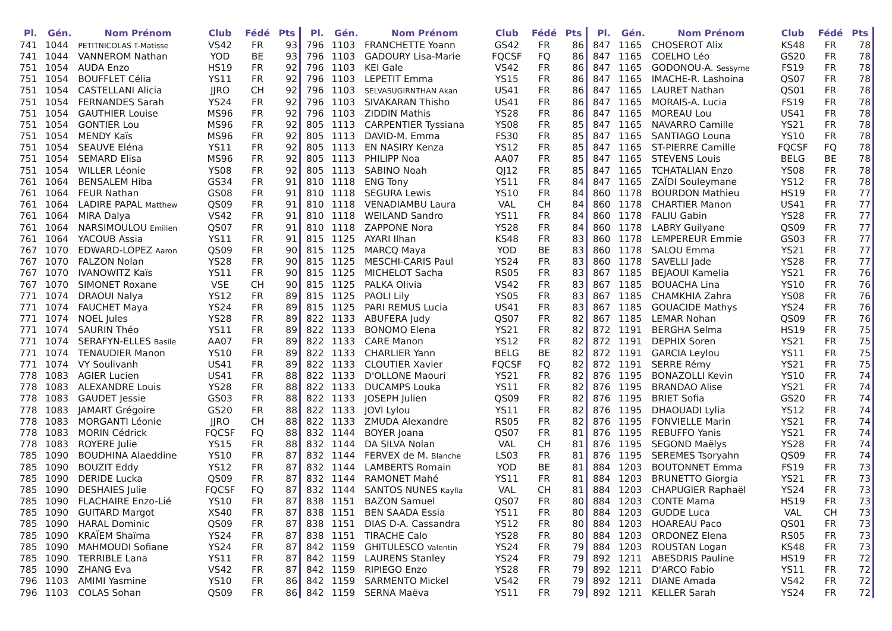| Pl. | Gén. | Nom Prénom | Club | Fédé | Pts |
| --- | --- | --- | --- | --- | --- |
| 741 | 1044 | PETITNICOLAS T-Matisse | VS42 | FR | 93 |
| 741 | 1044 | VANNEROM Nathan | YOD | BE | 93 |
| 751 | 1054 | AUDA Enzo | HS19 | FR | 92 |
| 751 | 1054 | BOUFFLET Célia | YS11 | FR | 92 |
| 751 | 1054 | CASTELLANI Alicia | JJRO | CH | 92 |
| 751 | 1054 | FERNANDES Sarah | YS24 | FR | 92 |
| 751 | 1054 | GAUTHIER Louise | MS96 | FR | 92 |
| 751 | 1054 | GONTIER Lou | MS96 | FR | 92 |
| 751 | 1054 | MENDY Kaïs | MS96 | FR | 92 |
| 751 | 1054 | SEAUVE Eléna | YS11 | FR | 92 |
| 751 | 1054 | SEMARD Elisa | MS96 | FR | 92 |
| 751 | 1054 | WILLER Léonie | YS08 | FR | 92 |
| 761 | 1064 | BENSALEM Hiba | GS34 | FR | 91 |
| 761 | 1064 | FEUR Nathan | GS08 | FR | 91 |
| 761 | 1064 | LADIRE PAPAL Matthew | QS09 | FR | 91 |
| 761 | 1064 | MIRA Dalya | VS42 | FR | 91 |
| 761 | 1064 | NARSIMOULOU Emilien | QS07 | FR | 91 |
| 761 | 1064 | YACOUB Assia | YS11 | FR | 91 |
| 767 | 1070 | EDWARD-LOPEZ Aaron | QS09 | FR | 90 |
| 767 | 1070 | FALZON Nolan | YS28 | FR | 90 |
| 767 | 1070 | IVANOWITZ Kaïs | YS11 | FR | 90 |
| 767 | 1070 | SIMONET Roxane | VSE | CH | 90 |
| 771 | 1074 | DRAOUI Nalya | YS12 | FR | 89 |
| 771 | 1074 | FAUCHET Maya | YS24 | FR | 89 |
| 771 | 1074 | NOEL Jules | YS28 | FR | 89 |
| 771 | 1074 | SAURIN Théo | YS11 | FR | 89 |
| 771 | 1074 | SERAFYN-ELLES Basile | AA07 | FR | 89 |
| 771 | 1074 | TENAUDIER Manon | YS10 | FR | 89 |
| 771 | 1074 | VY Soulivanh | US41 | FR | 89 |
| 778 | 1083 | AGIER Lucien | US41 | FR | 88 |
| 778 | 1083 | ALEXANDRE Louis | YS28 | FR | 88 |
| 778 | 1083 | GAUDET Jessie | GS03 | FR | 88 |
| 778 | 1083 | JAMART Grégoire | GS20 | FR | 88 |
| 778 | 1083 | MORGANTI Léonie | JJRO | CH | 88 |
| 778 | 1083 | MORIN Cédrick | FQCSF | FQ | 88 |
| 778 | 1083 | ROYERE Julie | YS15 | FR | 88 |
| 785 | 1090 | BOUDHINA Alaeddine | YS10 | FR | 87 |
| 785 | 1090 | BOUZIT Eddy | YS12 | FR | 87 |
| 785 | 1090 | DERIDE Lucka | QS09 | FR | 87 |
| 785 | 1090 | DESHAIES Julie | FQCSF | FQ | 87 |
| 785 | 1090 | FLACHAIRE Enzo-Lié | YS10 | FR | 87 |
| 785 | 1090 | GUITARD Margot | XS40 | FR | 87 |
| 785 | 1090 | HARAL Dominic | QS09 | FR | 87 |
| 785 | 1090 | KRAÏEM Shaïma | YS24 | FR | 87 |
| 785 | 1090 | MAHMOUDI Sofiane | YS24 | FR | 87 |
| 785 | 1090 | TERRIBLE Lana | YS11 | FR | 87 |
| 785 | 1090 | ZHANG Eva | VS42 | FR | 87 |
| 796 | 1103 | AMIMI Yasmine | YS10 | FR | 86 |
| 796 | 1103 | COLAS Sohan | QS09 | FR | 86 |
| Pl. | Gén. | Nom Prénom | Club | Fédé | Pts |
| --- | --- | --- | --- | --- | --- |
| 796 | 1103 | FRANCHETTE Yoann | GS42 | FR | 86 |
| 796 | 1103 | GADOURY Lisa-Marie | FQCSF | FQ | 86 |
| 796 | 1103 | KEI Gale | VS42 | FR | 86 |
| 796 | 1103 | LEPETIT Emma | YS15 | FR | 86 |
| 796 | 1103 | SELVASUGIRNTHAN Akan | US41 | FR | 86 |
| 796 | 1103 | SIVAKARAN Thisho | US41 | FR | 86 |
| 796 | 1103 | ZIDDIN Mathis | YS28 | FR | 86 |
| 805 | 1113 | CARPENTIER Tyssiana | YS08 | FR | 85 |
| 805 | 1113 | DAVID-M. Emma | FS30 | FR | 85 |
| 805 | 1113 | EN NASIRY Kenza | YS12 | FR | 85 |
| 805 | 1113 | PHILIPP Noa | AA07 | FR | 85 |
| 805 | 1113 | SABINO Noah | QJ12 | FR | 85 |
| 810 | 1118 | ENG Tony | YS11 | FR | 84 |
| 810 | 1118 | SEGURA Lewis | YS10 | FR | 84 |
| 810 | 1118 | VENADIAMBU Laura | VAL | CH | 84 |
| 810 | 1118 | WEILAND Sandro | YS11 | FR | 84 |
| 810 | 1118 | ZAPPONE Nora | YS28 | FR | 84 |
| 815 | 1125 | AYARI Ilhan | KS48 | FR | 83 |
| 815 | 1125 | MARCQ Maya | YOD | BE | 83 |
| 815 | 1125 | MESCHI-CARIS Paul | YS24 | FR | 83 |
| 815 | 1125 | MICHELOT Sacha | RS05 | FR | 83 |
| 815 | 1125 | PALKA Olivia | VS42 | FR | 83 |
| 815 | 1125 | PAOLI Lily | YS05 | FR | 83 |
| 815 | 1125 | PARI REMUS Lucia | US41 | FR | 83 |
| 822 | 1133 | ABUFERA Judy | QS07 | FR | 82 |
| 822 | 1133 | BONOMO Elena | YS21 | FR | 82 |
| 822 | 1133 | CARE Manon | YS12 | FR | 82 |
| 822 | 1133 | CHARLIER Yann | BELG | BE | 82 |
| 822 | 1133 | CLOUTIER Xavier | FQCSF | FQ | 82 |
| 822 | 1133 | D'OLLONE Maouri | YS21 | FR | 82 |
| 822 | 1133 | DUCAMPS Louka | YS11 | FR | 82 |
| 822 | 1133 | JOSEPH Julien | QS09 | FR | 82 |
| 822 | 1133 | JOVI Lylou | YS11 | FR | 82 |
| 822 | 1133 | ZMUDA Alexandre | RS05 | FR | 82 |
| 832 | 1144 | BOYER Joana | QS07 | FR | 81 |
| 832 | 1144 | DA SILVA Nolan | VAL | CH | 81 |
| 832 | 1144 | FERVEX de M. Blanche | LS03 | FR | 81 |
| 832 | 1144 | LAMBERTS Romain | YOD | BE | 81 |
| 832 | 1144 | RAMONET Mahé | YS11 | FR | 81 |
| 832 | 1144 | SANTOS NUNES Kaylla | VAL | CH | 81 |
| 838 | 1151 | BAZON Samuel | QS07 | FR | 80 |
| 838 | 1151 | BEN SAADA Essia | YS11 | FR | 80 |
| 838 | 1151 | DIAS D-A. Cassandra | YS12 | FR | 80 |
| 838 | 1151 | TIRACHE Calo | YS28 | FR | 80 |
| 842 | 1159 | GHITULESCO Valentin | YS24 | FR | 79 |
| 842 | 1159 | LAURENS Stanley | YS24 | FR | 79 |
| 842 | 1159 | RIPIEGO Enzo | YS28 | FR | 79 |
| 842 | 1159 | SARMENTO Mickel | VS42 | FR | 79 |
| 842 | 1159 | SERNA Maëva | YS11 | FR | 79 |
| Pl. | Gén. | Nom Prénom | Club | Fédé | Pts |
| --- | --- | --- | --- | --- | --- |
| 847 | 1165 | CHOSEROT Alix | KS48 | FR | 78 |
| 847 | 1165 | COELHO Léo | GS20 | FR | 78 |
| 847 | 1165 | GODONOU-A. Sessyme | FS19 | FR | 78 |
| 847 | 1165 | IMACHE-R. Lashoina | QS07 | FR | 78 |
| 847 | 1165 | LAURET Nathan | QS01 | FR | 78 |
| 847 | 1165 | MORAIS-A. Lucia | FS19 | FR | 78 |
| 847 | 1165 | MOREAU Lou | US41 | FR | 78 |
| 847 | 1165 | NAVARRO Camille | YS21 | FR | 78 |
| 847 | 1165 | SANTIAGO Louna | YS10 | FR | 78 |
| 847 | 1165 | ST-PIERRE Camille | FQCSF | FQ | 78 |
| 847 | 1165 | STEVENS Louis | BELG | BE | 78 |
| 847 | 1165 | TCHATALIAN Enzo | YS08 | FR | 78 |
| 847 | 1165 | ZAÏDI Souleymane | YS12 | FR | 78 |
| 860 | 1178 | BOURDON Mathieu | HS19 | FR | 77 |
| 860 | 1178 | CHARTIER Manon | US41 | FR | 77 |
| 860 | 1178 | FALIU Gabin | YS28 | FR | 77 |
| 860 | 1178 | LABRY Guilyane | QS09 | FR | 77 |
| 860 | 1178 | LEMPEREUR Emmie | GS03 | FR | 77 |
| 860 | 1178 | SALOU Emma | YS21 | FR | 77 |
| 860 | 1178 | SAVELLI Jade | YS28 | FR | 77 |
| 867 | 1185 | BEJAOUI Kamelia | YS21 | FR | 76 |
| 867 | 1185 | BOUACHA Lina | YS10 | FR | 76 |
| 867 | 1185 | CHAMKHIA Zahra | YS08 | FR | 76 |
| 867 | 1185 | GOUACIDE Mathys | YS24 | FR | 76 |
| 867 | 1185 | LEMAR Nohan | QS09 | FR | 76 |
| 872 | 1191 | BERGHA Selma | HS19 | FR | 75 |
| 872 | 1191 | DEPHIX Soren | YS21 | FR | 75 |
| 872 | 1191 | GARCIA Leylou | YS11 | FR | 75 |
| 872 | 1191 | SERRE Rémy | YS21 | FR | 75 |
| 876 | 1195 | BONAZOLLI Kevin | YS10 | FR | 74 |
| 876 | 1195 | BRANDAO Alise | YS21 | FR | 74 |
| 876 | 1195 | BRIET Sofia | GS20 | FR | 74 |
| 876 | 1195 | DHAOUADI Lylia | YS12 | FR | 74 |
| 876 | 1195 | FONVIELLE Marin | YS21 | FR | 74 |
| 876 | 1195 | REBUFFO Yanis | YS21 | FR | 74 |
| 876 | 1195 | SEGOND Maëlys | YS28 | FR | 74 |
| 876 | 1195 | SEREMES Tsoryahn | QS09 | FR | 74 |
| 884 | 1203 | BOUTONNET Emma | FS19 | FR | 73 |
| 884 | 1203 | BRUNETTO Giorgia | YS21 | FR | 73 |
| 884 | 1203 | CHAPUGIER Raphaël | YS24 | FR | 73 |
| 884 | 1203 | CONTE Mama | HS19 | FR | 73 |
| 884 | 1203 | GUDDE Luca | VAL | CH | 73 |
| 884 | 1203 | HOAREAU Paco | QS01 | FR | 73 |
| 884 | 1203 | ORDONEZ Elena | RS05 | FR | 73 |
| 884 | 1203 | ROUSTAN Logan | KS48 | FR | 73 |
| 892 | 1211 | ABESDRIS Pauline | HS19 | FR | 72 |
| 892 | 1211 | D'ARCO Fabio | YS11 | FR | 72 |
| 892 | 1211 | DIANE Amada | VS42 | FR | 72 |
| 892 | 1211 | KELLER Sarah | YS24 | FR | 72 |